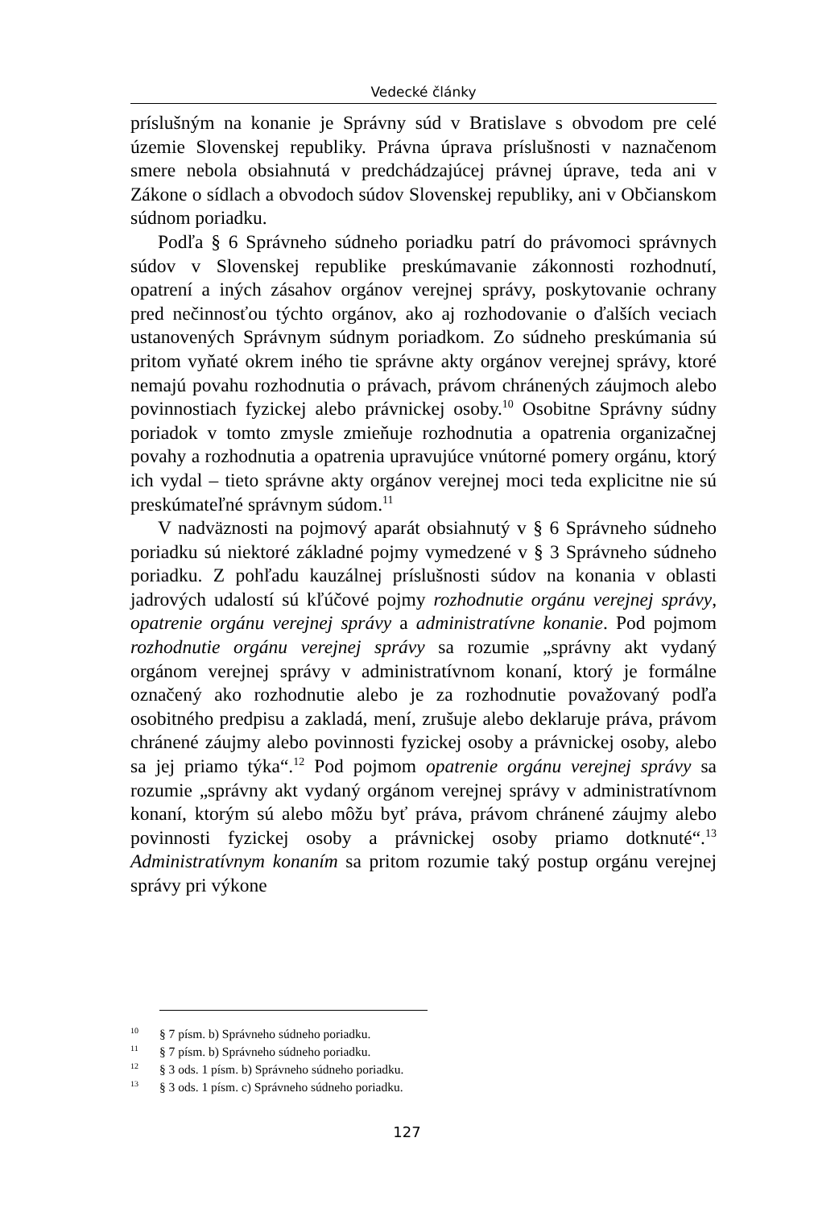Vedecké články
príslušným na konanie je Správny súd v Bratislave s obvodom pre celé územie Slovenskej republiky. Právna úprava príslušnosti v naznačenom smere nebola obsiahnutá v predchádzajúcej právnej úprave, teda ani v Zákone o sídlach a obvodoch súdov Slovenskej republiky, ani v Občianskom súdnom poriadku.
Podľa § 6 Správneho súdneho poriadku patrí do právomoci správnych súdov v Slovenskej republike preskúmavanie zákonnosti rozhodnutí, opatrení a iných zásahov orgánov verejnej správy, poskytovanie ochrany pred nečinnosťou týchto orgánov, ako aj rozhodovanie o ďalších veciach ustanovených Správnym súdnym poriadkom. Zo súdneho preskúmania sú pritom vyňaté okrem iného tie správne akty orgánov verejnej správy, ktoré nemajú povahu rozhodnutia o právach, právom chránených záujmoch alebo povinnostiach fyzickej alebo právnickej osoby.<sup>10</sup> Osobitne Správny súdny poriadok v tomto zmysle zmieňuje rozhodnutia a opatrenia organizačnej povahy a rozhodnutia a opatrenia upravujúce vnútorné pomery orgánu, ktorý ich vydal – tieto správne akty orgánov verejnej moci teda explicitne nie sú preskúmateľné správnym súdom.<sup>11</sup>
V nadväznosti na pojmový aparát obsiahnutý v § 6 Správneho súdneho poriadku sú niektoré základné pojmy vymedzené v § 3 Správneho súdneho poriadku. Z pohľadu kauzálnej príslušnosti súdov na konania v oblasti jadrových udalostí sú kľúčové pojmy rozhodnutie orgánu verejnej správy, opatrenie orgánu verejnej správy a administratívne konanie. Pod pojmom rozhodnutie orgánu verejnej správy sa rozumie „správny akt vydaný orgánom verejnej správy v administratívnom konaní, ktorý je formálne označený ako rozhodnutie alebo je za rozhodnutie považovaný podľa osobitného predpisu a zakladá, mení, zrušuje alebo deklaruje práva, právom chránené záujmy alebo povinnosti fyzickej osoby a právnickej osoby, alebo sa jej priamo týka“.<sup>12</sup> Pod pojmom opatrenie orgánu verejnej správy sa rozumie „správny akt vydaný orgánom verejnej správy v administratívnom konaní, ktorým sú alebo môžu byť práva, právom chránené záujmy alebo povinnosti fyzickej osoby a právnickej osoby priamo dotknuté“.<sup>13</sup> Administratívnym konaním sa pritom rozumie taký postup orgánu verejnej správy pri výkone
<sup>10</sup> § 7 písm. b) Správneho súdneho poriadku.
<sup>11</sup> § 7 písm. b) Správneho súdneho poriadku.
<sup>12</sup> § 3 ods. 1 písm. b) Správneho súdneho poriadku.
<sup>13</sup> § 3 ods. 1 písm. c) Správneho súdneho poriadku.
127